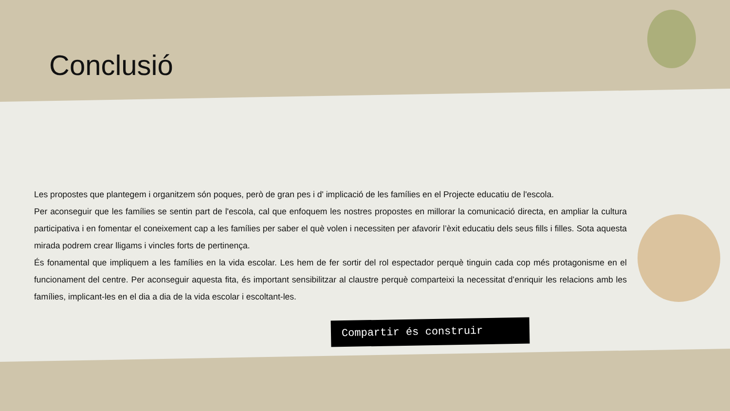Conclusió
Les propostes que plantegem i organitzem són poques, però de gran pes i d' implicació de les famílies en el Projecte educatiu de l'escola.
Per aconseguir que les famílies se sentin part de l'escola, cal que enfoquem les nostres propostes en millorar la comunicació directa, en ampliar la cultura participativa i en fomentar el coneixement cap a les famílies per saber el què volen i necessiten per afavorir l’èxit educatiu dels seus fills i filles. Sota aquesta mirada podrem crear lligams i vincles forts de pertinença.
És fonamental que impliquem a les famílies en la vida escolar. Les hem de fer sortir del rol espectador perquè tinguin cada cop més protagonisme en el funcionament del centre. Per aconseguir aquesta fita, és important sensibilitzar al claustre perquè comparteixi la necessitat d’enriquir les relacions amb les famílies, implicant-les en el dia a dia de la vida escolar i escoltant-les.
Compartir és construir